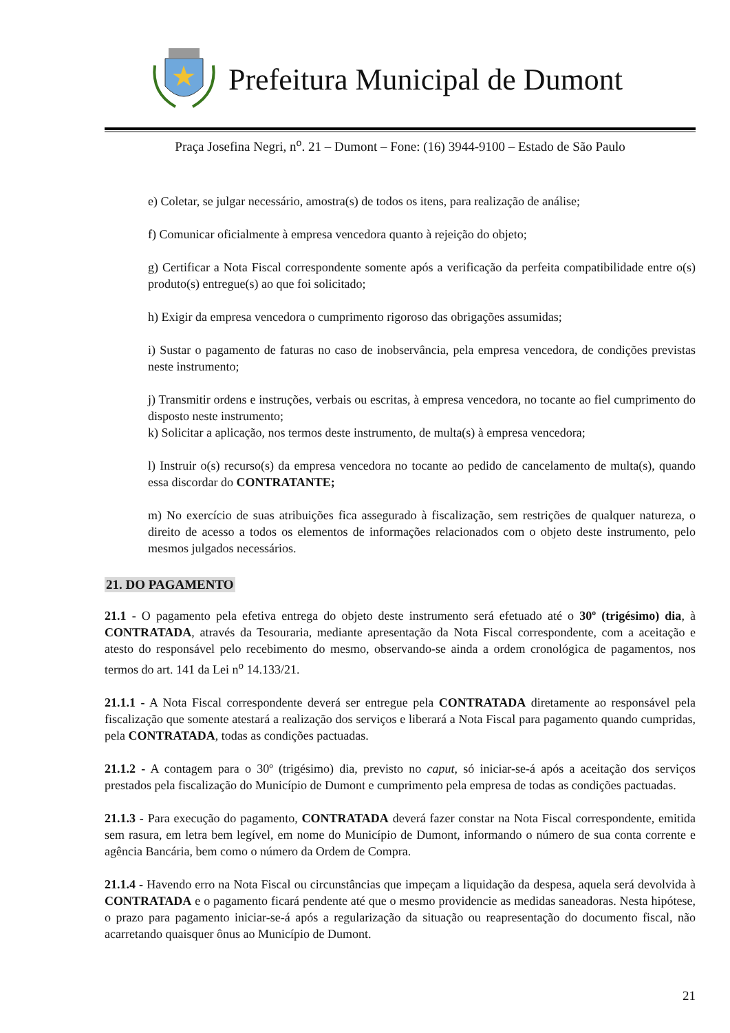Prefeitura Municipal de Dumont
Praça Josefina Negri, n<sup>o</sup>. 21 – Dumont – Fone: (16) 3944-9100 – Estado de São Paulo
e) Coletar, se julgar necessário, amostra(s) de todos os itens, para realização de análise;
f) Comunicar oficialmente à empresa vencedora quanto à rejeição do objeto;
g) Certificar a Nota Fiscal correspondente somente após a verificação da perfeita compatibilidade entre o(s) produto(s) entregue(s) ao que foi solicitado;
h) Exigir da empresa vencedora o cumprimento rigoroso das obrigações assumidas;
i) Sustar o pagamento de faturas no caso de inobservância, pela empresa vencedora, de condições previstas neste instrumento;
j) Transmitir ordens e instruções, verbais ou escritas, à empresa vencedora, no tocante ao fiel cumprimento do disposto neste instrumento;
k) Solicitar a aplicação, nos termos deste instrumento, de multa(s) à empresa vencedora;
l) Instruir o(s) recurso(s) da empresa vencedora no tocante ao pedido de cancelamento de multa(s), quando essa discordar do CONTRATANTE;
m) No exercício de suas atribuições fica assegurado à fiscalização, sem restrições de qualquer natureza, o direito de acesso a todos os elementos de informações relacionados com o objeto deste instrumento, pelo mesmos julgados necessários.
21. DO PAGAMENTO
21.1 - O pagamento pela efetiva entrega do objeto deste instrumento será efetuado até o 30º (trigésimo) dia, à CONTRATADA, através da Tesouraria, mediante apresentação da Nota Fiscal correspondente, com a aceitação e atesto do responsável pelo recebimento do mesmo, observando-se ainda a ordem cronológica de pagamentos, nos termos do art. 141 da Lei n<sup>o</sup> 14.133/21.
21.1.1 - A Nota Fiscal correspondente deverá ser entregue pela CONTRATADA diretamente ao responsável pela fiscalização que somente atestará a realização dos serviços e liberará a Nota Fiscal para pagamento quando cumpridas, pela CONTRATADA, todas as condições pactuadas.
21.1.2 - A contagem para o 30º (trigésimo) dia, previsto no caput, só iniciar-se-á após a aceitação dos serviços prestados pela fiscalização do Município de Dumont e cumprimento pela empresa de todas as condições pactuadas.
21.1.3 - Para execução do pagamento, CONTRATADA deverá fazer constar na Nota Fiscal correspondente, emitida sem rasura, em letra bem legível, em nome do Município de Dumont, informando o número de sua conta corrente e agência Bancária, bem como o número da Ordem de Compra.
21.1.4 - Havendo erro na Nota Fiscal ou circunstâncias que impeçam a liquidação da despesa, aquela será devolvida à CONTRATADA e o pagamento ficará pendente até que o mesmo providencie as medidas saneadoras. Nesta hipótese, o prazo para pagamento iniciar-se-á após a regularização da situação ou reapresentação do documento fiscal, não acarretando quaisquer ônus ao Município de Dumont.
21